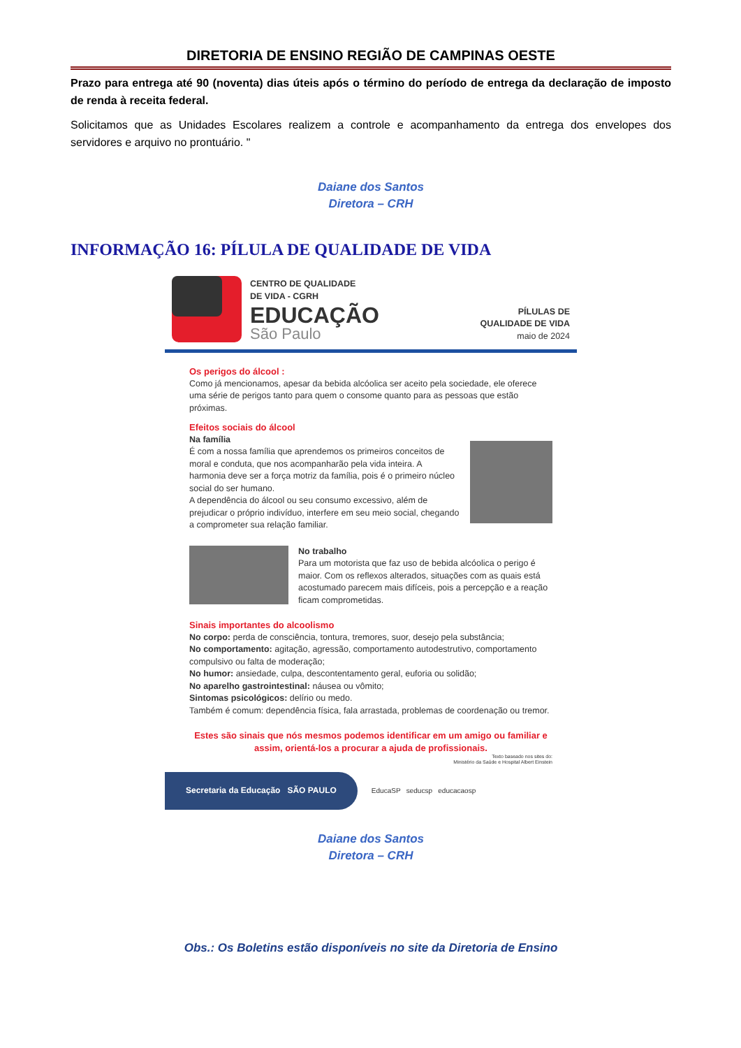DIRETORIA DE ENSINO REGIÃO DE CAMPINAS OESTE
Prazo para entrega até 90 (noventa) dias úteis após o término do período de entrega da declaração de imposto de renda à receita federal.
Solicitamos que as Unidades Escolares realizem a controle e acompanhamento da entrega dos envelopes dos servidores e arquivo no prontuário. "
Daiane dos Santos
Diretora – CRH
INFORMAÇÃO 16: PÍLULA DE QUALIDADE DE VIDA
CENTRO DE QUALIDADE
DE VIDA - CGRH
EDUCAÇÃO
São Paulo
PÍLULAS DE
QUALIDADE DE VIDA
maio de 2024
Os perigos do álcool :
Como já mencionamos, apesar da bebida alcóolica ser aceito pela sociedade, ele oferece uma série de perigos tanto para quem o consome quanto para as pessoas que estão próximas.
Efeitos sociais do álcool
Na família
É com a nossa família que aprendemos os primeiros conceitos de moral e conduta, que nos acompanharão pela vida inteira. A harmonia deve ser a força motriz da família, pois é o primeiro núcleo social do ser humano.
A dependência do álcool ou seu consumo excessivo, além de prejudicar o próprio indivíduo, interfere em seu meio social, chegando a comprometer sua relação familiar.
No trabalho
Para um motorista que faz uso de bebida alcóolica o perigo é maior. Com os reflexos alterados, situações com as quais está acostumado parecem mais difíceis, pois a percepção e a reação ficam comprometidas.
Sinais importantes do alcoolismo
No corpo: perda de consciência, tontura, tremores, suor, desejo pela substância;
No comportamento: agitação, agressão, comportamento autodestrutivo, comportamento compulsivo ou falta de moderação;
No humor: ansiedade, culpa, descontentamento geral, euforia ou solidão;
No aparelho gastrointestinal: náusea ou vômito;
Sintomas psicológicos: delírio ou medo.
Também é comum: dependência física, fala arrastada, problemas de coordenação ou tremor.
Estes são sinais que nós mesmos podemos identificar em um amigo ou familiar e assim, orientá-los a procurar a ajuda de profissionais.
Texto baseado nos sites do:
Ministério da Saúde e Hospital Albert Einstein
Secretaria da Educação SÃO PAULO
EducaSP seducsp educacaosp
Daiane dos Santos
Diretora – CRH
Obs.: Os Boletins estão disponíveis no site da Diretoria de Ensino